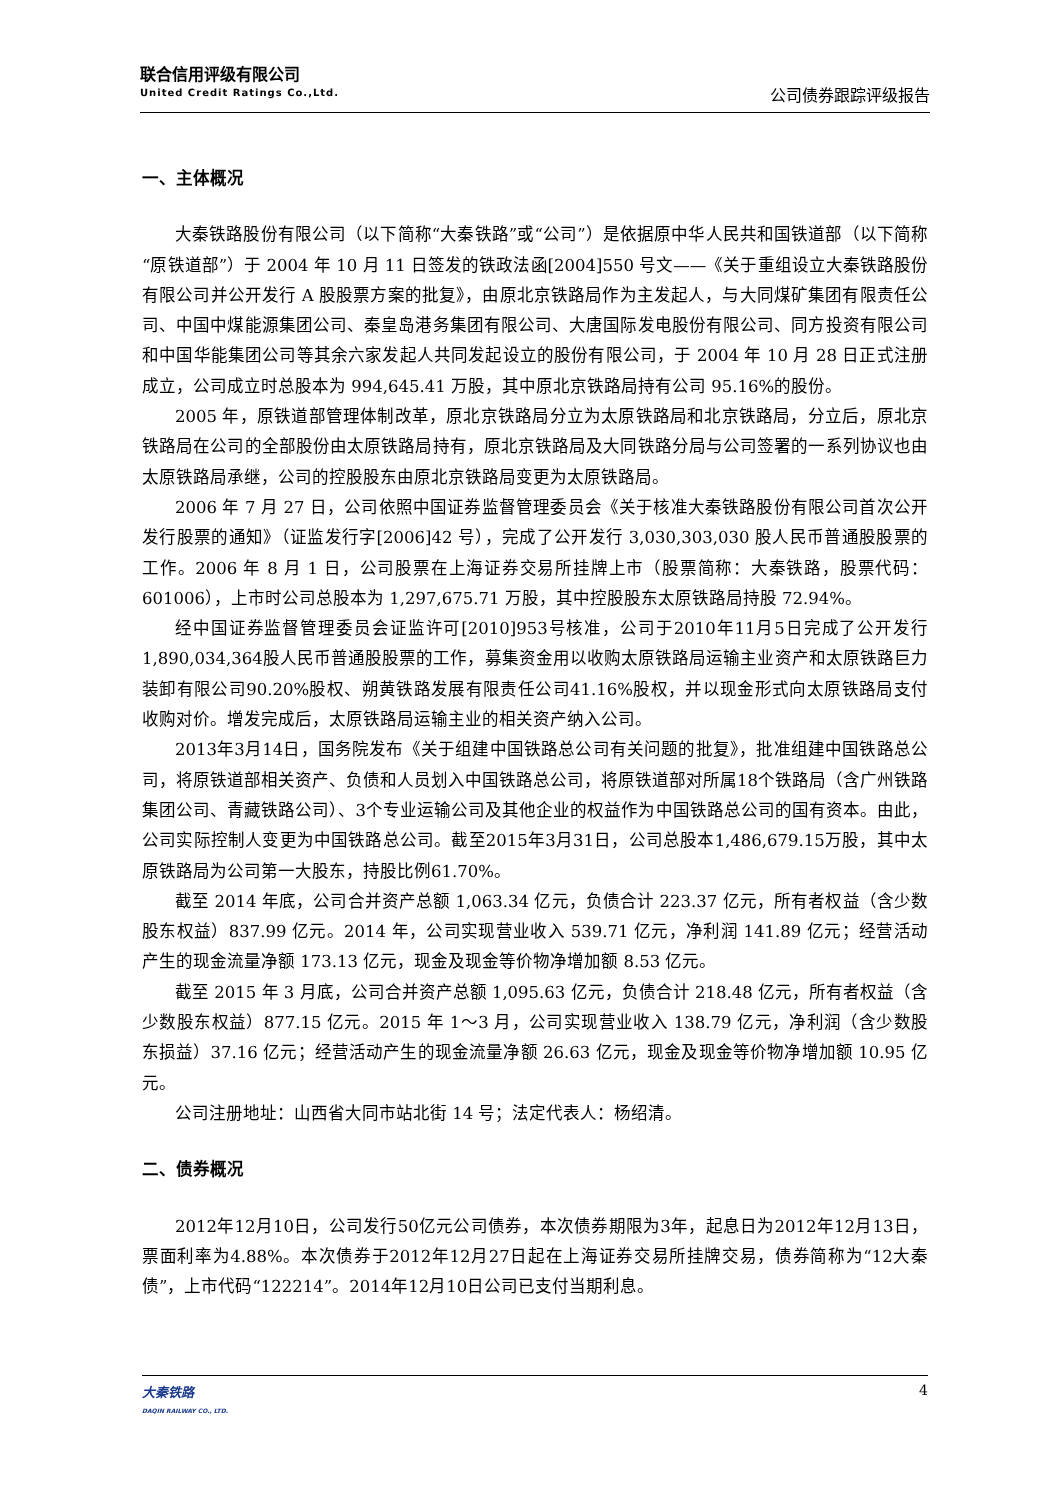联合信用评级有限公司
United Credit Ratings Co.,Ltd.
公司债券跟踪评级报告
一、主体概况
大秦铁路股份有限公司（以下简称“大秦铁路”或“公司”）是依据原中华人民共和国铁道部（以下简称“原铁道部”）于 2004 年 10 月 11 日签发的铁政法函[2004]550 号文——《关于重组设立大秦铁路股份有限公司并公开发行 A 股股票方案的批复》，由原北京铁路局作为主发起人，与大同煤矿集团有限责任公司、中国中煤能源集团公司、秦皇岛港务集团有限公司、大唐国际发电股份有限公司、同方投资有限公司和中国华能集团公司等其余六家发起人共同发起设立的股份有限公司，于 2004 年 10 月 28 日正式注册成立，公司成立时总股本为 994,645.41 万股，其中原北京铁路局持有公司 95.16%的股份。
2005 年，原铁道部管理体制改革，原北京铁路局分立为太原铁路局和北京铁路局，分立后，原北京铁路局在公司的全部股份由太原铁路局持有，原北京铁路局及大同铁路分局与公司签署的一系列协议也由太原铁路局承继，公司的控股股东由原北京铁路局变更为太原铁路局。
2006 年 7 月 27 日，公司依照中国证券监督管理委员会《关于核准大秦铁路股份有限公司首次公开发行股票的通知》（证监发行字[2006]42 号），完成了公开发行 3,030,303,030 股人民币普通股股票的工作。2006 年 8 月 1 日，公司股票在上海证券交易所挂牌上市（股票简称：大秦铁路，股票代码：601006），上市时公司总股本为 1,297,675.71 万股，其中控股股东太原铁路局持股 72.94%。
经中国证券监督管理委员会证监许可[2010]953号核准，公司于2010年11月5日完成了公开发行1,890,034,364股人民币普通股股票的工作，募集资金用以收购太原铁路局运输主业资产和太原铁路巨力装卸有限公司90.20%股权、朔黄铁路发展有限责任公司41.16%股权，并以现金形式向太原铁路局支付收购对价。增发完成后，太原铁路局运输主业的相关资产纳入公司。
2013年3月14日，国务院发布《关于组建中国铁路总公司有关问题的批复》，批准组建中国铁路总公司，将原铁道部相关资产、负债和人员划入中国铁路总公司，将原铁道部对所属18个铁路局（含广州铁路集团公司、青藏铁路公司）、3个专业运输公司及其他企业的权益作为中国铁路总公司的国有资本。由此，公司实际控制人变更为中国铁路总公司。截至2015年3月31日，公司总股本1,486,679.15万股，其中太原铁路局为公司第一大股东，持股比例61.70%。
截至 2014 年底，公司合并资产总额 1,063.34 亿元，负债合计 223.37 亿元，所有者权益（含少数股东权益）837.99 亿元。2014 年，公司实现营业收入 539.71 亿元，净利润 141.89 亿元；经营活动产生的现金流量净额 173.13 亿元，现金及现金等价物净增加额 8.53 亿元。
截至 2015 年 3 月底，公司合并资产总额 1,095.63 亿元，负债合计 218.48 亿元，所有者权益（含少数股东权益）877.15 亿元。2015 年 1～3 月，公司实现营业收入 138.79 亿元，净利润（含少数股东损益）37.16 亿元；经营活动产生的现金流量净额 26.63 亿元，现金及现金等价物净增加额 10.95 亿元。
公司注册地址：山西省大同市站北街 14 号；法定代表人：杨绍清。
二、债券概况
2012年12月10日，公司发行50亿元公司债券，本次债券期限为3年，起息日为2012年12月13日，票面利率为4.88%。本次债券于2012年12月27日起在上海证券交易所挂牌交易，债券简称为“12大秦债”，上市代码“122214”。2014年12月10日公司已支付当期利息。
大秦铁路
DAQIN RAILWAY CO., LTD.
4